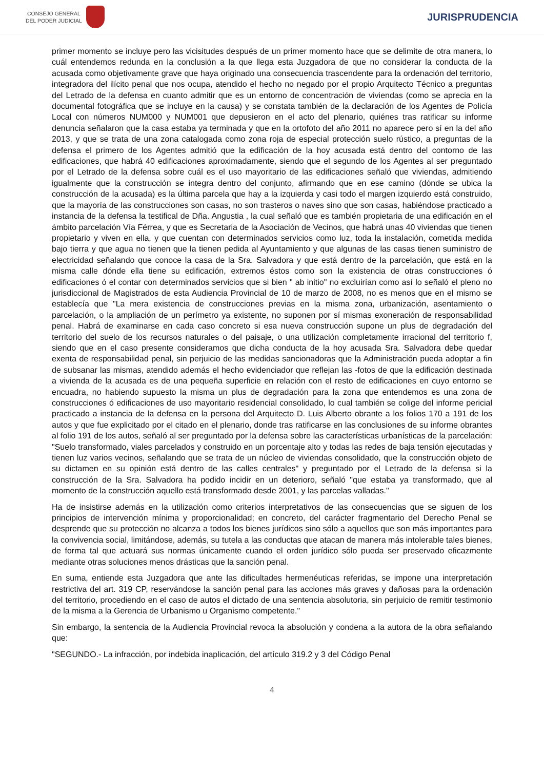CONSEJO GENERAL
DEL PODER JUDICIAL
JURISPRUDENCIA
primer momento se incluye pero las vicisitudes después de un primer momento hace que se delimite de otra manera, lo cuál entendemos redunda en la conclusión a la que llega esta Juzgadora de que no considerar la conducta de la acusada como objetivamente grave que haya originado una consecuencia trascendente para la ordenación del territorio, integradora del ilícito penal que nos ocupa, atendido el hecho no negado por el propio Arquitecto Técnico a preguntas del Letrado de la defensa en cuanto admitir que es un entorno de concentración de viviendas (como se aprecia en la documental fotográfica que se incluye en la causa) y se constata también de la declaración de los Agentes de Policía Local con números NUM000 y NUM001 que depusieron en el acto del plenario, quiénes tras ratificar su informe denuncia señalaron que la casa estaba ya terminada y que en la ortofoto del año 2011 no aparece pero sí en la del año 2013, y que se trata de una zona catalogada como zona roja de especial protección suelo rústico, a preguntas de la defensa el primero de los Agentes admitió que la edificación de la hoy acusada está dentro del contorno de las edificaciones, que habrá 40 edificaciones aproximadamente, siendo que el segundo de los Agentes al ser preguntado por el Letrado de la defensa sobre cuál es el uso mayoritario de las edificaciones señaló que viviendas, admitiendo igualmente que la construcción se integra dentro del conjunto, afirmando que en ese camino (dónde se ubica la construcción de la acusada) es la última parcela que hay a la izquierda y casi todo el margen izquierdo está construido, que la mayoría de las construcciones son casas, no son trasteros o naves sino que son casas, habiéndose practicado a instancia de la defensa la testifical de Dña. Angustia , la cual señaló que es también propietaria de una edificación en el ámbito parcelación Vía Férrea, y que es Secretaria de la Asociación de Vecinos, que habrá unas 40 viviendas que tienen propietario y viven en ella, y que cuentan con determinados servicios como luz, toda la instalación, cometida medida bajo tierra y que agua no tienen que la tienen pedida al Ayuntamiento y que algunas de las casas tienen suministro de electricidad señalando que conoce la casa de la Sra. Salvadora y que está dentro de la parcelación, que está en la misma calle dónde ella tiene su edificación, extremos éstos como son la existencia de otras construcciones ó edificaciones ó el contar con determinados servicios que si bien " ab initio" no excluirían como así lo señaló el pleno no jurisdiccional de Magistrados de esta Audiencia Provincial de 10 de marzo de 2008, no es menos que en el mismo se establecía que "La mera existencia de construcciones previas en la misma zona, urbanización, asentamiento o parcelación, o la ampliación de un perímetro ya existente, no suponen por sí mismas exoneración de responsabilidad penal. Habrá de examinarse en cada caso concreto si esa nueva construcción supone un plus de degradación del territorio del suelo de los recursos naturales o del paisaje, o una utilización completamente irracional del territorio f, siendo que en el caso presente consideramos que dicha conducta de la hoy acusada Sra. Salvadora debe quedar exenta de responsabilidad penal, sin perjuicio de las medidas sancionadoras que la Administración pueda adoptar a fin de subsanar las mismas, atendido además el hecho evidenciador que reflejan las -fotos de que la edificación destinada a vivienda de la acusada es de una pequeña superficie en relación con el resto de edificaciones en cuyo entorno se encuadra, no habiendo supuesto la misma un plus de degradación para la zona que entendemos es una zona de construcciones ó edificaciones de uso mayoritario residencial consolidado, lo cual también se colige del informe pericial practicado a instancia de la defensa en la persona del Arquitecto D. Luis Alberto obrante a los folios 170 a 191 de los autos y que fue explicitado por el citado en el plenario, donde tras ratificarse en las conclusiones de su informe obrantes al folio 191 de los autos, señaló al ser preguntado por la defensa sobre las características urbanísticas de la parcelación: "Suelo transformado, viales parcelados y construido en un porcentaje alto y todas las redes de baja tensión ejecutadas y tienen luz varios vecinos, señalando que se trata de un núcleo de viviendas consolidado, que la construcción objeto de su dictamen en su opinión está dentro de las calles centrales" y preguntado por el Letrado de la defensa si la construcción de la Sra. Salvadora ha podido incidir en un deterioro, señaló "que estaba ya transformado, que al momento de la construcción aquello está transformado desde 2001, y las parcelas valladas."
Ha de insistirse además en la utilización como criterios interpretativos de las consecuencias que se siguen de los principios de intervención mínima y proporcionalidad; en concreto, del carácter fragmentario del Derecho Penal se desprende que su protección no alcanza a todos los bienes jurídicos sino sólo a aquellos que son más importantes para la convivencia social, limitándose, además, su tutela a las conductas que atacan de manera más intolerable tales bienes, de forma tal que actuará sus normas únicamente cuando el orden jurídico sólo pueda ser preservado eficazmente mediante otras soluciones menos drásticas que la sanción penal.
En suma, entiende esta Juzgadora que ante las dificultades hermenéuticas referidas, se impone una interpretación restrictiva del art. 319 CP, reservándose la sanción penal para las acciones más graves y dañosas para la ordenación del territorio, procediendo en el caso de autos el dictado de una sentencia absolutoria, sin perjuicio de remitir testimonio de la misma a la Gerencia de Urbanismo u Organismo competente."
Sin embargo, la sentencia de la Audiencia Provincial revoca la absolución y condena a la autora de la obra señalando que:
"SEGUNDO.- La infracción, por indebida inaplicación, del artículo 319.2 y 3 del Código Penal
4